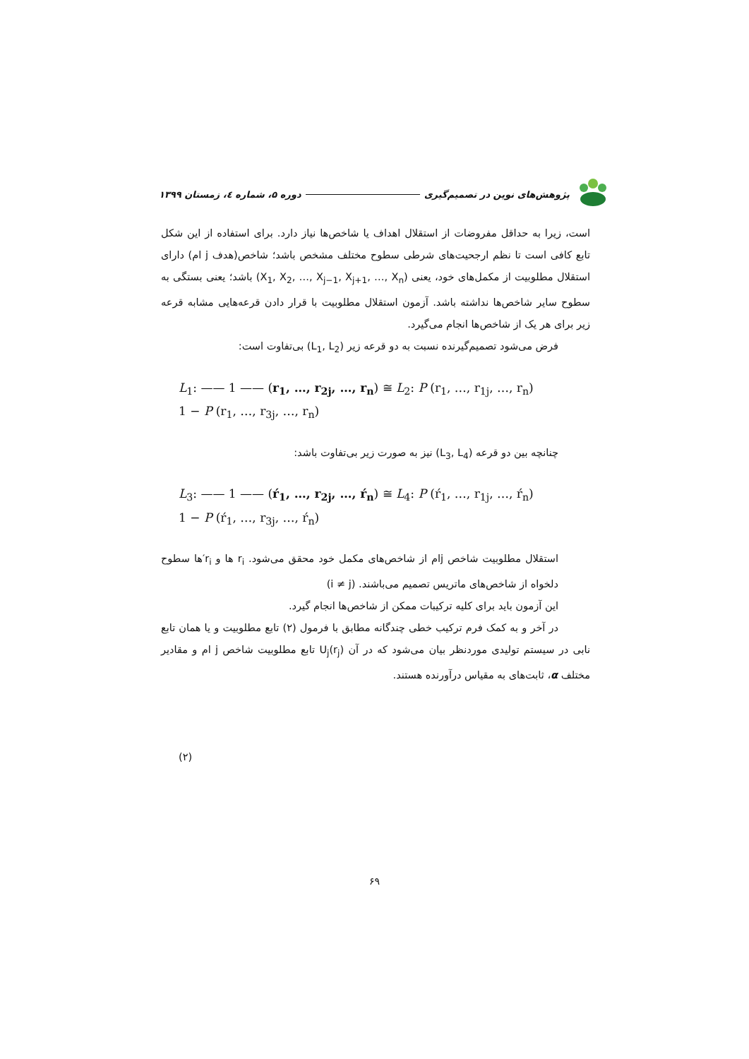پژوهش‌های نوین در تصمیم‌گیری دوره ۵، شماره ٤، زمستان ۱۳۹۹
است، زیرا به حداقل مفروضات از استقلال اهداف یا شاخص‌ها نیاز دارد. برای استفاده از این شکل تابع کافی است تا نظم ارجحیت‌های شرطی سطوح مختلف مشخص باشد؛ شاخص(هدف j ام) دارای استقلال مطلوبیت از مکمل‌های خود، یعنی (X<sub>1</sub>, X<sub>2</sub>, …, X<sub>j−1</sub>, X<sub>j+1</sub>, …, X<sub>n</sub>) باشد؛ یعنی بستگی به سطوح سایر شاخص‌ها نداشته باشد. آزمون استقلال مطلوبیت با قرار دادن قرعه‌هایی مشابه قرعه زیر برای هر یک از شاخص‌ها انجام می‌گیرد.
فرض می‌شود تصمیم‌گیرنده نسبت به دو قرعه زیر (L<sub>1</sub>, L<sub>2</sub>) بی‌تفاوت است:
L<sub>1</sub>: —— 1 —— (r<sub>1</sub>, …, r<sub>2j</sub>, …, r<sub>n</sub>) ≅ L<sub>2</sub>: P (r<sub>1</sub>, …, r<sub>1j</sub>, …, r<sub>n</sub>)
1 − P (r<sub>1</sub>, …, r<sub>3j</sub>, …, r<sub>n</sub>)
چنانچه بین دو قرعه (L<sub>3</sub>, L<sub>4</sub>) نیز به صورت زیر بی‌تفاوت باشد:
L<sub>3</sub>: —— 1 —— (ŕ<sub>1</sub>, …, r<sub>2j</sub>, …, ŕ<sub>n</sub>) ≅ L<sub>4</sub>: P (ŕ<sub>1</sub>, …, r<sub>1j</sub>, …, ŕ<sub>n</sub>)
1 − P (ŕ<sub>1</sub>, …, r<sub>3j</sub>, …, ŕ<sub>n</sub>)
استقلال مطلوبیت شاخص jام از شاخص‌های مکمل خود محقق می‌شود. r<sub>i</sub> ها و r<sub>i</sub>′ها سطوح دلخواه از شاخص‌های ماتریس تصمیم می‌باشند. (i ≠ j)
این آزمون باید برای کلیه ترکیبات ممکن از شاخص‌ها انجام گیرد.
در آخر و به کمک فرم ترکیب خطی چندگانه مطابق با فرمول (۲) تابع مطلوبیت و یا همان تابع نابی در سیستم تولیدی موردنظر بیان می‌شود که در آن U<sub>j</sub>(r<sub>j</sub>) تابع مطلوبیت شاخص j ام و مقادیر مختلف α، ثابت‌های به مقیاس درآورنده هستند.
(۲)
۶۹